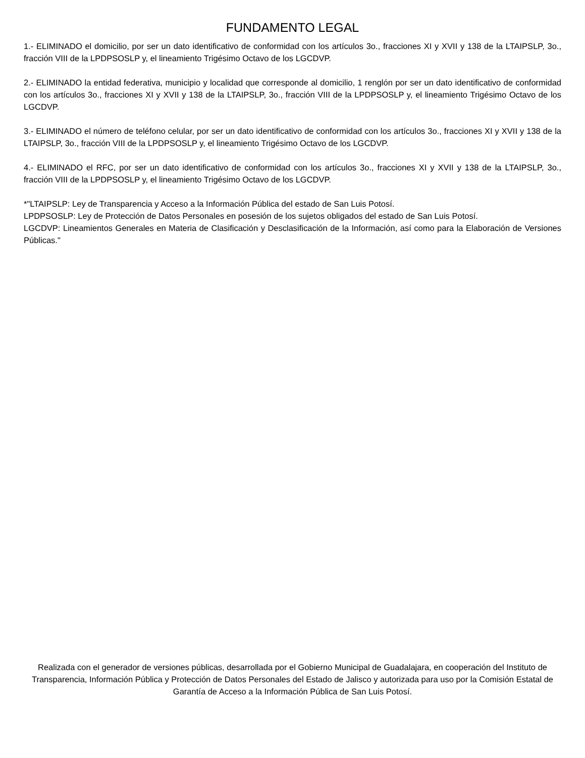FUNDAMENTO LEGAL
1.- ELIMINADO el domicilio, por ser un dato identificativo de conformidad con los artículos 3o., fracciones XI y XVII y 138 de la LTAIPSLP, 3o., fracción VIII de la LPDPSOSLP y, el lineamiento Trigésimo Octavo de los LGCDVP.
2.- ELIMINADO la entidad federativa, municipio y localidad que corresponde al domicilio, 1 renglón por ser un dato identificativo de conformidad con los artículos 3o., fracciones XI y XVII y 138 de la LTAIPSLP, 3o., fracción VIII de la LPDPSOSLP y, el lineamiento Trigésimo Octavo de los LGCDVP.
3.- ELIMINADO el número de teléfono celular, por ser un dato identificativo de conformidad con los artículos 3o., fracciones XI y XVII y 138 de la LTAIPSLP, 3o., fracción VIII de la LPDPSOSLP y, el lineamiento Trigésimo Octavo de los LGCDVP.
4.- ELIMINADO el RFC, por ser un dato identificativo de conformidad con los artículos 3o., fracciones XI y XVII y 138 de la LTAIPSLP, 3o., fracción VIII de la LPDPSOSLP y, el lineamiento Trigésimo Octavo de los LGCDVP.
*"LTAIPSLP: Ley de Transparencia y Acceso a la Información Pública del estado de San Luis Potosí.
LPDPSOSLP: Ley de Protección de Datos Personales en posesión de los sujetos obligados del estado de San Luis Potosí.
LGCDVP: Lineamientos Generales en Materia de Clasificación y Desclasificación de la Información, así como para la Elaboración de Versiones Públicas."
Realizada con el generador de versiones públicas, desarrollada por el Gobierno Municipal de Guadalajara, en cooperación del Instituto de Transparencia, Información Pública y Protección de Datos Personales del Estado de Jalisco y autorizada para uso por la Comisión Estatal de Garantía de Acceso a la Información Pública de San Luis Potosí.